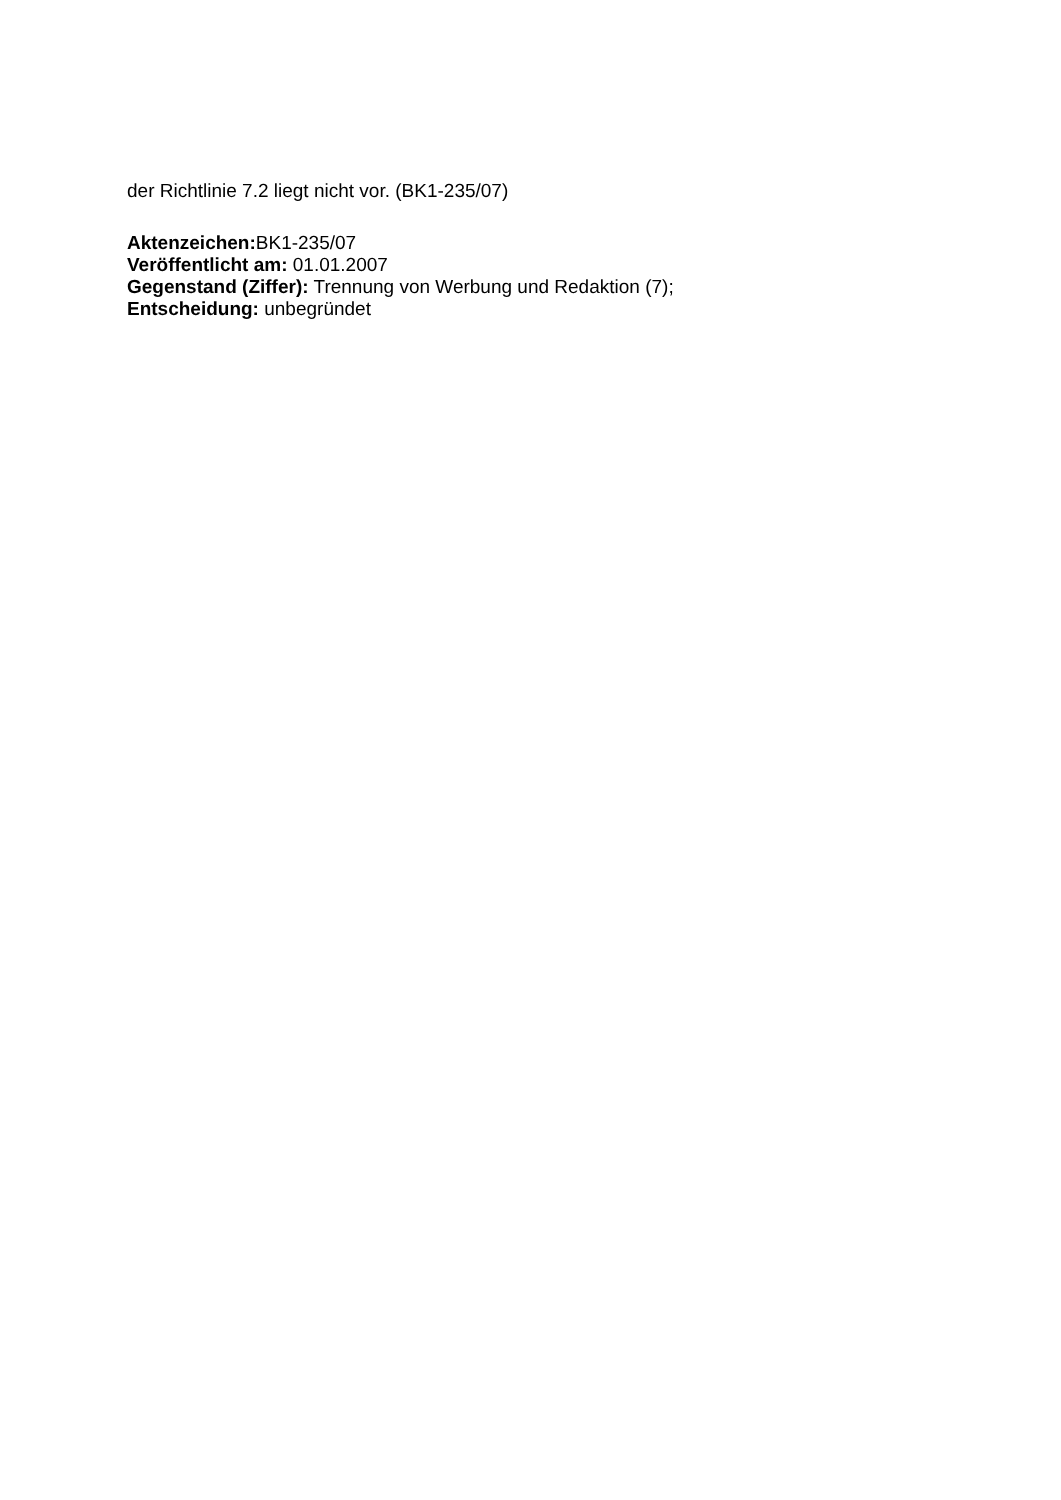der Richtlinie 7.2 liegt nicht vor. (BK1-235/07)
Aktenzeichen: BK1-235/07
Veröffentlicht am: 01.01.2007
Gegenstand (Ziffer): Trennung von Werbung und Redaktion (7);
Entscheidung: unbegründet